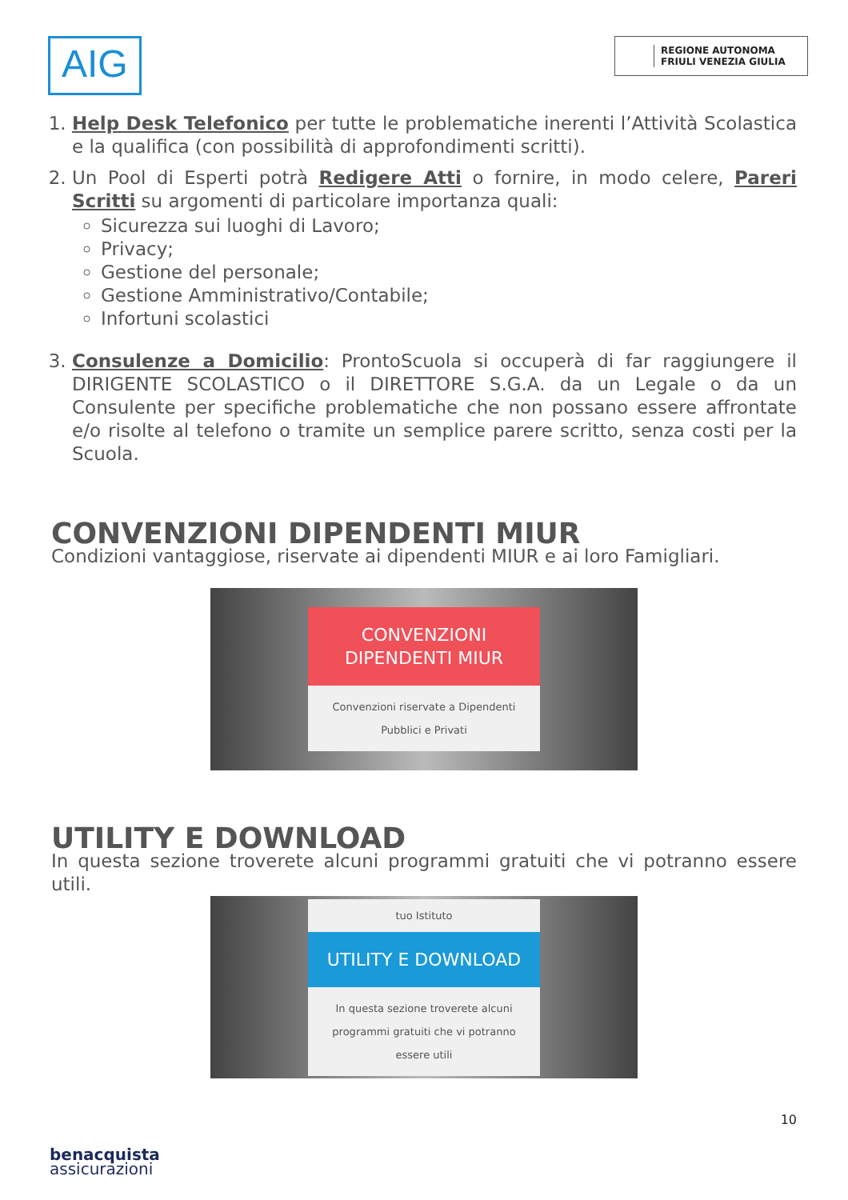AIG
REGIONE AUTONOMA
FRIULI VENEZIA GIULIA
1. Help Desk Telefonico per tutte le problematiche inerenti l’Attività Scolastica e la qualifica (con possibilità di approfondimenti scritti).
2. Un Pool di Esperti potrà Redigere Atti o fornire, in modo celere, Pareri Scritti su argomenti di particolare importanza quali:
Sicurezza sui luoghi di Lavoro;
Privacy;
Gestione del personale;
Gestione Amministrativo/Contabile;
Infortuni scolastici
3. Consulenze a Domicilio: ProntoScuola si occuperà di far raggiungere il DIRIGENTE SCOLASTICO o il DIRETTORE S.G.A. da un Legale o da un Consulente per specifiche problematiche che non possano essere affrontate e/o risolte al telefono o tramite un semplice parere scritto, senza costi per la Scuola.
CONVENZIONI DIPENDENTI MIUR
Condizioni vantaggiose, riservate ai dipendenti MIUR e ai loro Famigliari.
CONVENZIONI DIPENDENTI MIUR
Convenzioni riservate a Dipendenti Pubblici e Privati
UTILITY E DOWNLOAD
In questa sezione troverete alcuni programmi gratuiti che vi potranno essere utili.
tuo Istituto
UTILITY E DOWNLOAD
In questa sezione troverete alcuni programmi gratuiti che vi potranno essere utili
10
benacquista
assicurazioni